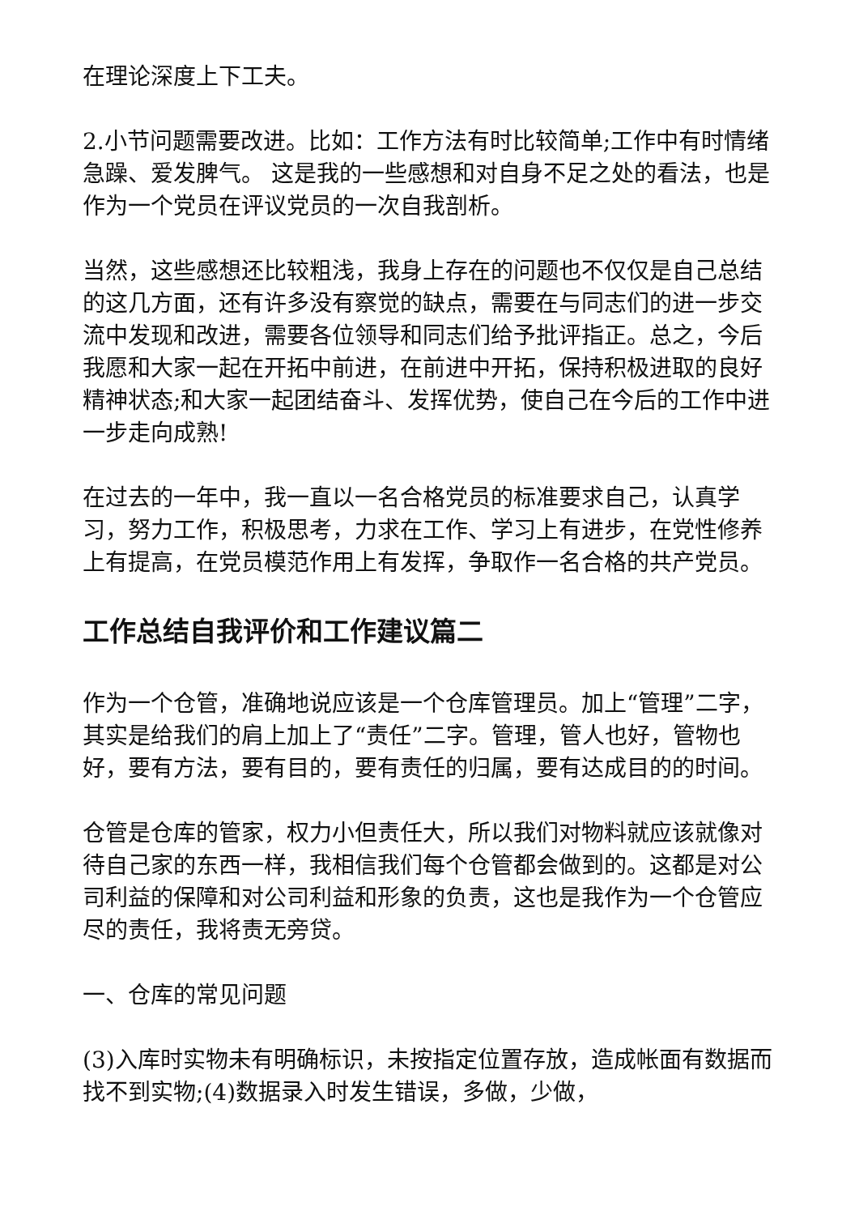在理论深度上下工夫。
2.小节问题需要改进。比如：工作方法有时比较简单;工作中有时情绪急躁、爱发脾气。 这是我的一些感想和对自身不足之处的看法，也是作为一个党员在评议党员的一次自我剖析。
当然，这些感想还比较粗浅，我身上存在的问题也不仅仅是自己总结的这几方面，还有许多没有察觉的缺点，需要在与同志们的进一步交流中发现和改进，需要各位领导和同志们给予批评指正。总之，今后我愿和大家一起在开拓中前进，在前进中开拓，保持积极进取的良好精神状态;和大家一起团结奋斗、发挥优势，使自己在今后的工作中进一步走向成熟!
在过去的一年中，我一直以一名合格党员的标准要求自己，认真学习，努力工作，积极思考，力求在工作、学习上有进步，在党性修养上有提高，在党员模范作用上有发挥，争取作一名合格的共产党员。
工作总结自我评价和工作建议篇二
作为一个仓管，准确地说应该是一个仓库管理员。加上“管理”二字，其实是给我们的肩上加上了“责任”二字。管理，管人也好，管物也好，要有方法，要有目的，要有责任的归属，要有达成目的的时间。
仓管是仓库的管家，权力小但责任大，所以我们对物料就应该就像对待自己家的东西一样，我相信我们每个仓管都会做到的。这都是对公司利益的保障和对公司利益和形象的负责，这也是我作为一个仓管应尽的责任，我将责无旁贷。
一、仓库的常见问题
(3)入库时实物未有明确标识，未按指定位置存放，造成帐面有数据而找不到实物;(4)数据录入时发生错误，多做，少做，